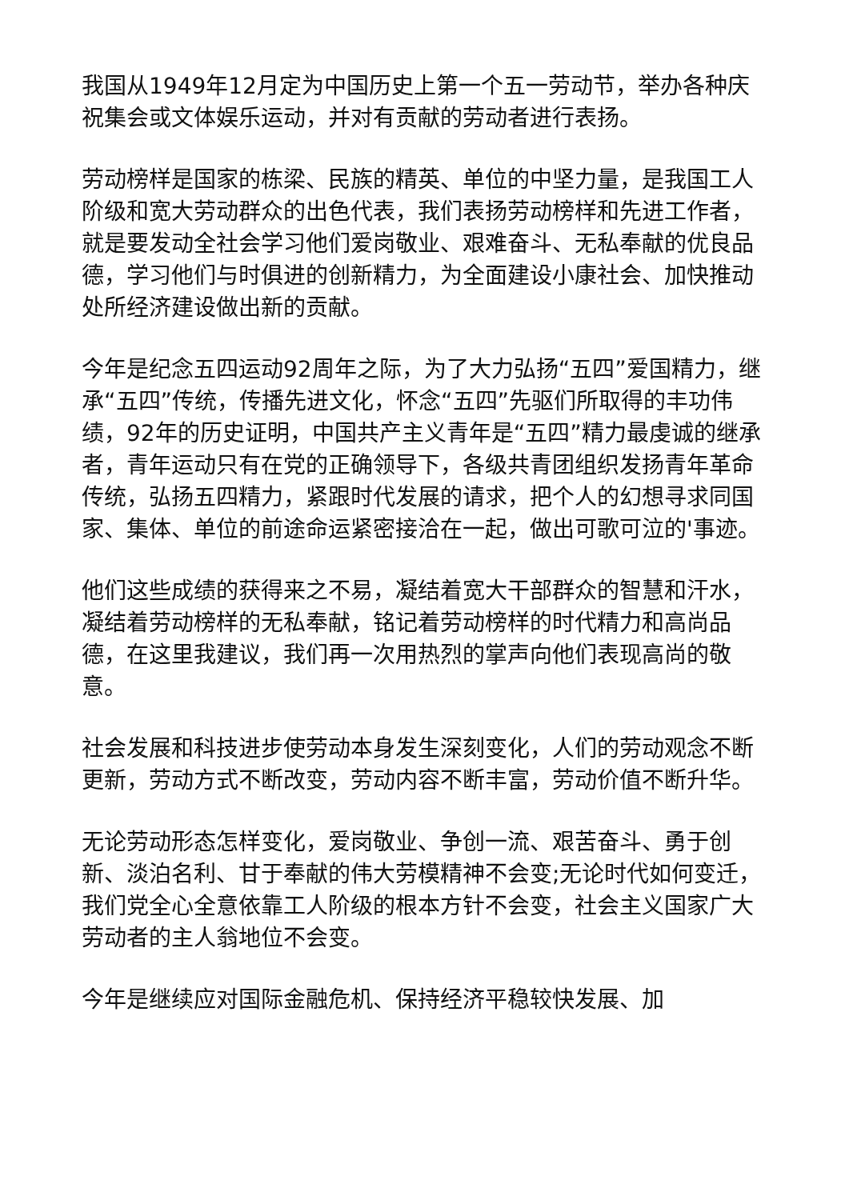我国从1949年12月定为中国历史上第一个五一劳动节，举办各种庆祝集会或文体娱乐运动，并对有贡献的劳动者进行表扬。
劳动榜样是国家的栋梁、民族的精英、单位的中坚力量，是我国工人阶级和宽大劳动群众的出色代表，我们表扬劳动榜样和先进工作者，就是要发动全社会学习他们爱岗敬业、艰难奋斗、无私奉献的优良品德，学习他们与时俱进的创新精力，为全面建设小康社会、加快推动处所经济建设做出新的贡献。
今年是纪念五四运动92周年之际，为了大力弘扬“五四”爱国精力，继承“五四”传统，传播先进文化，怀念“五四”先驱们所取得的丰功伟绩，92年的历史证明，中国共产主义青年是“五四”精力最虔诚的继承者，青年运动只有在党的正确领导下，各级共青团组织发扬青年革命传统，弘扬五四精力，紧跟时代发展的请求，把个人的幻想寻求同国家、集体、单位的前途命运紧密接洽在一起，做出可歌可泣的'事迹。
他们这些成绩的获得来之不易，凝结着宽大干部群众的智慧和汗水，凝结着劳动榜样的无私奉献，铭记着劳动榜样的时代精力和高尚品德，在这里我建议，我们再一次用热烈的掌声向他们表现高尚的敬意。
社会发展和科技进步使劳动本身发生深刻变化，人们的劳动观念不断更新，劳动方式不断改变，劳动内容不断丰富，劳动价值不断升华。
无论劳动形态怎样变化，爱岗敬业、争创一流、艰苦奋斗、勇于创新、淡泊名利、甘于奉献的伟大劳模精神不会变;无论时代如何变迁，我们党全心全意依靠工人阶级的根本方针不会变，社会主义国家广大劳动者的主人翁地位不会变。
今年是继续应对国际金融危机、保持经济平稳较快发展、加